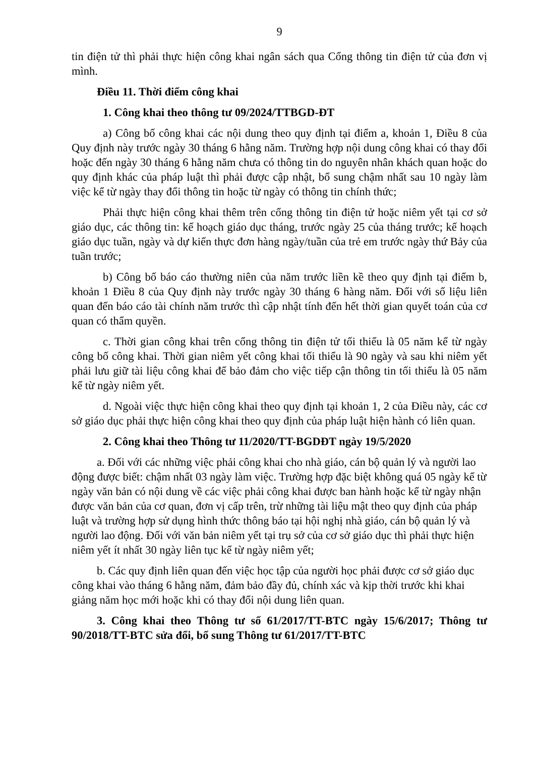9
tin điện tử thì phải thực hiện công khai ngân sách qua Cổng thông tin điện tử của đơn vị mình.
Điều 11. Thời điểm công khai
1. Công khai theo thông tư 09/2024/TTBGD-ĐT
a) Công bố công khai các nội dung theo quy định tại điểm a, khoản 1, Điều 8 của Quy định này trước ngày 30 tháng 6 hằng năm. Trường hợp nội dung công khai có thay đổi hoặc đến ngày 30 tháng 6 hằng năm chưa có thông tin do nguyên nhân khách quan hoặc do quy định khác của pháp luật thì phải được cập nhật, bổ sung chậm nhất sau 10 ngày làm việc kể từ ngày thay đổi thông tin hoặc từ ngày có thông tin chính thức;
Phải thực hiện công khai thêm trên cổng thông tin điện tử hoặc niêm yết tại cơ sở giáo dục, các thông tin: kế hoạch giáo dục tháng, trước ngày 25 của tháng trước; kế hoạch giáo dục tuần, ngày và dự kiến thực đơn hàng ngày/tuần của trẻ em trước ngày thứ Bảy của tuần trước;
b) Công bố báo cáo thường niên của năm trước liền kề theo quy định tại điểm b, khoản 1 Điều 8 của Quy định này trước ngày 30 tháng 6 hàng năm. Đối với số liệu liên quan đến báo cáo tài chính năm trước thì cập nhật tính đến hết thời gian quyết toán của cơ quan có thẩm quyền.
c. Thời gian công khai trên cổng thông tin điện tử tối thiểu là 05 năm kể từ ngày công bố công khai. Thời gian niêm yết công khai tối thiểu là 90 ngày và sau khi niêm yết phải lưu giữ tài liệu công khai để bảo đảm cho việc tiếp cận thông tin tối thiểu là 05 năm kể từ ngày niêm yết.
d. Ngoài việc thực hiện công khai theo quy định tại khoản 1, 2 của Điều này, các cơ sở giáo dục phải thực hiện công khai theo quy định của pháp luật hiện hành có liên quan.
2. Công khai theo Thông tư 11/2020/TT-BGDĐT ngày 19/5/2020
a. Đối với các những việc phải công khai cho nhà giáo, cán bộ quản lý và người lao động được biết: chậm nhất 03 ngày làm việc. Trường hợp đặc biệt không quá 05 ngày kể từ ngày văn bản có nội dung về các việc phải công khai được ban hành hoặc kể từ ngày nhận được văn bản của cơ quan, đơn vị cấp trên, trừ những tài liệu mật theo quy định của pháp luật và trường hợp sử dụng hình thức thông báo tại hội nghị nhà giáo, cán bộ quản lý và người lao động. Đối với văn bản niêm yết tại trụ sở của cơ sở giáo dục thì phải thực hiện niêm yết ít nhất 30 ngày liên tục kể từ ngày niêm yết;
b. Các quy định liên quan đến việc học tập của người học phải được cơ sở giáo dục công khai vào tháng 6 hằng năm, đảm bảo đầy đủ, chính xác và kịp thời trước khi khai giảng năm học mới hoặc khi có thay đổi nội dung liên quan.
3. Công khai theo Thông tư số 61/2017/TT-BTC ngày 15/6/2017; Thông tư 90/2018/TT-BTC sửa đổi, bổ sung Thông tư 61/2017/TT-BTC